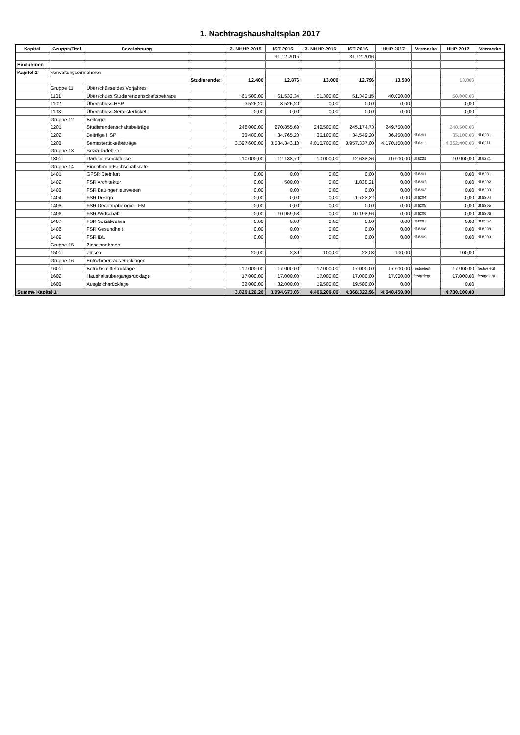1. Nachtragshaushaltsplan 2017
| Kapitel | Gruppe/Titel | Bezeichnung | | 3. NHHP 2015 | IST 2015 | 3. NHHP 2016 | IST 2016 | HHP 2017 | Vermerke | HHP 2017 | Vermerke |
| --- | --- | --- | --- | --- | --- | --- | --- | --- | --- | --- | --- |
| | | | | | 31.12.2015 | | 31.12.2016 | | | | |
| Einnahmen | | | | | | | | | | | |
| Kapitel 1 | Verwaltungseinnahmen | | | | | | | | | | |
| | | | Studierende: | 12.400 | 12.876 | 13.000 | 12.796 | 13.500 | | 13.000 | |
| | Gruppe 11 | Überschüsse des Vorjahres | | | | | | | | | |
| | 1101 | Überschuss Studierendenschaftsbeiträge | | 61.500,00 | 61.532,34 | 51.300,00 | 51.342,15 | 40.000,00 | | 58.000,00 | |
| | 1102 | Überschuss HSP | | 3.526,20 | 3.526,20 | 0,00 | 0,00 | 0,00 | | 0,00 | |
| | 1103 | Überschuss Semesterticket | | 0,00 | 0,00 | 0,00 | 0,00 | 0,00 | | 0,00 | |
| | Gruppe 12 | Beiträge | | | | | | | | | |
| | 1201 | Studierendenschaftsbeiträge | | 248.000,00 | 270.855,60 | 240.500,00 | 245.174,73 | 249.750,00 | | 240.500,00 | |
| | 1202 | Beiträge HSP | | 33.480,00 | 34.765,20 | 35.100,00 | 34.549,20 | 36.450,00 | df 6201 | 35.100,00 | df 6201 |
| | 1203 | Semesterticketbeiträge | | 3.397.600,00 | 3.534.343,10 | 4.015.700,00 | 3.957.337,00 | 4.170.150,00 | df 6211 | 4.352.400,00 | df 6211 |
| | Gruppe 13 | Sozialdarlehen | | | | | | | | | |
| | 1301 | Darlehensrückflüsse | | 10.000,00 | 12.188,70 | 10.000,00 | 12.638,26 | 10.000,00 | df 6221 | 10.000,00 | df 6221 |
| | Gruppe 14 | Einnahmen Fachschaftsräte | | | | | | | | | |
| | 1401 | GFSR Steinfurt | | 0,00 | 0,00 | 0,00 | 0,00 | 0,00 | df 8201 | 0,00 | df 8201 |
| | 1402 | FSR Architektur | | 0,00 | 500,00 | 0,00 | 1.838,21 | 0,00 | df 8202 | 0,00 | df 8202 |
| | 1403 | FSR Bauingenieurwesen | | 0,00 | 0,00 | 0,00 | 0,00 | 0,00 | df 8203 | 0,00 | df 8203 |
| | 1404 | FSR Design | | 0,00 | 0,00 | 0,00 | 1.722,82 | 0,00 | df 8204 | 0,00 | df 8204 |
| | 1405 | FSR Oecotrophologie - FM | | 0,00 | 0,00 | 0,00 | 0,00 | 0,00 | df 8205 | 0,00 | df 8205 |
| | 1406 | FSR Wirtschaft | | 0,00 | 10.959,53 | 0,00 | 10.198,56 | 0,00 | df 8206 | 0,00 | df 8206 |
| | 1407 | FSR Sozialwesen | | 0,00 | 0,00 | 0,00 | 0,00 | 0,00 | df 8207 | 0,00 | df 8207 |
| | 1408 | FSR Gesundheit | | 0,00 | 0,00 | 0,00 | 0,00 | 0,00 | df 8208 | 0,00 | df 8208 |
| | 1409 | FSR IBL | | 0,00 | 0,00 | 0,00 | 0,00 | 0,00 | df 8209 | 0,00 | df 8209 |
| | Gruppe 15 | Zinseinnahmen | | | | | | | | | |
| | 1501 | Zinsen | | 20,00 | 2,39 | 100,00 | 22,03 | 100,00 | | 100,00 | |
| | Gruppe 16 | Entnahmen aus Rücklagen | | | | | | | | | |
| | 1601 | Betriebsmittelrücklage | | 17.000,00 | 17.000,00 | 17.000,00 | 17.000,00 | 17.000,00 | festgelegt | 17.000,00 | festgelegt |
| | 1602 | Haushaltsübergangsrücklage | | 17.000,00 | 17.000,00 | 17.000,00 | 17.000,00 | 17.000,00 | festgelegt | 17.000,00 | festgelegt |
| | 1603 | Ausgleichsrücklage | | 32.000,00 | 32.000,00 | 19.500,00 | 19.500,00 | 0,00 | | 0,00 | |
| Summe Kapitel 1 | | | | 3.820.126,20 | 3.994.673,06 | 4.406.200,00 | 4.368.322,96 | 4.540.450,00 | | 4.730.100,00 | |